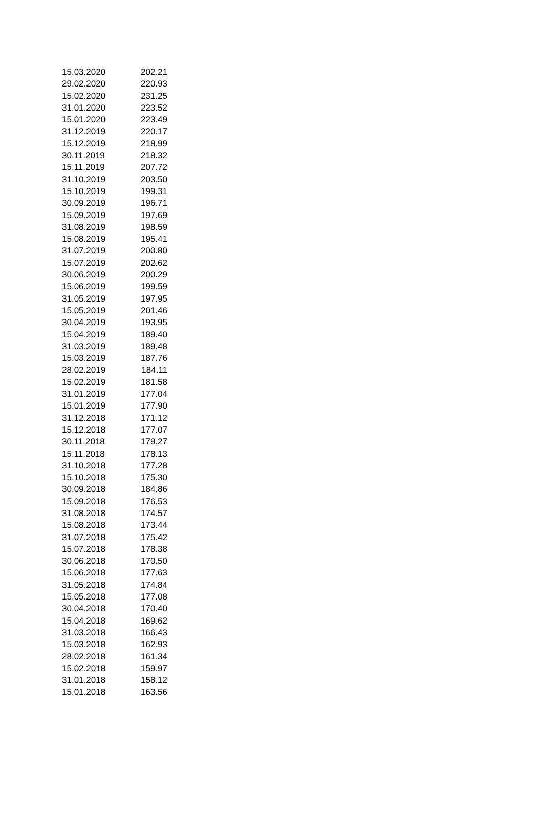| 15.03.2020 | 202.21 |
| 29.02.2020 | 220.93 |
| 15.02.2020 | 231.25 |
| 31.01.2020 | 223.52 |
| 15.01.2020 | 223.49 |
| 31.12.2019 | 220.17 |
| 15.12.2019 | 218.99 |
| 30.11.2019 | 218.32 |
| 15.11.2019 | 207.72 |
| 31.10.2019 | 203.50 |
| 15.10.2019 | 199.31 |
| 30.09.2019 | 196.71 |
| 15.09.2019 | 197.69 |
| 31.08.2019 | 198.59 |
| 15.08.2019 | 195.41 |
| 31.07.2019 | 200.80 |
| 15.07.2019 | 202.62 |
| 30.06.2019 | 200.29 |
| 15.06.2019 | 199.59 |
| 31.05.2019 | 197.95 |
| 15.05.2019 | 201.46 |
| 30.04.2019 | 193.95 |
| 15.04.2019 | 189.40 |
| 31.03.2019 | 189.48 |
| 15.03.2019 | 187.76 |
| 28.02.2019 | 184.11 |
| 15.02.2019 | 181.58 |
| 31.01.2019 | 177.04 |
| 15.01.2019 | 177.90 |
| 31.12.2018 | 171.12 |
| 15.12.2018 | 177.07 |
| 30.11.2018 | 179.27 |
| 15.11.2018 | 178.13 |
| 31.10.2018 | 177.28 |
| 15.10.2018 | 175.30 |
| 30.09.2018 | 184.86 |
| 15.09.2018 | 176.53 |
| 31.08.2018 | 174.57 |
| 15.08.2018 | 173.44 |
| 31.07.2018 | 175.42 |
| 15.07.2018 | 178.38 |
| 30.06.2018 | 170.50 |
| 15.06.2018 | 177.63 |
| 31.05.2018 | 174.84 |
| 15.05.2018 | 177.08 |
| 30.04.2018 | 170.40 |
| 15.04.2018 | 169.62 |
| 31.03.2018 | 166.43 |
| 15.03.2018 | 162.93 |
| 28.02.2018 | 161.34 |
| 15.02.2018 | 159.97 |
| 31.01.2018 | 158.12 |
| 15.01.2018 | 163.56 |